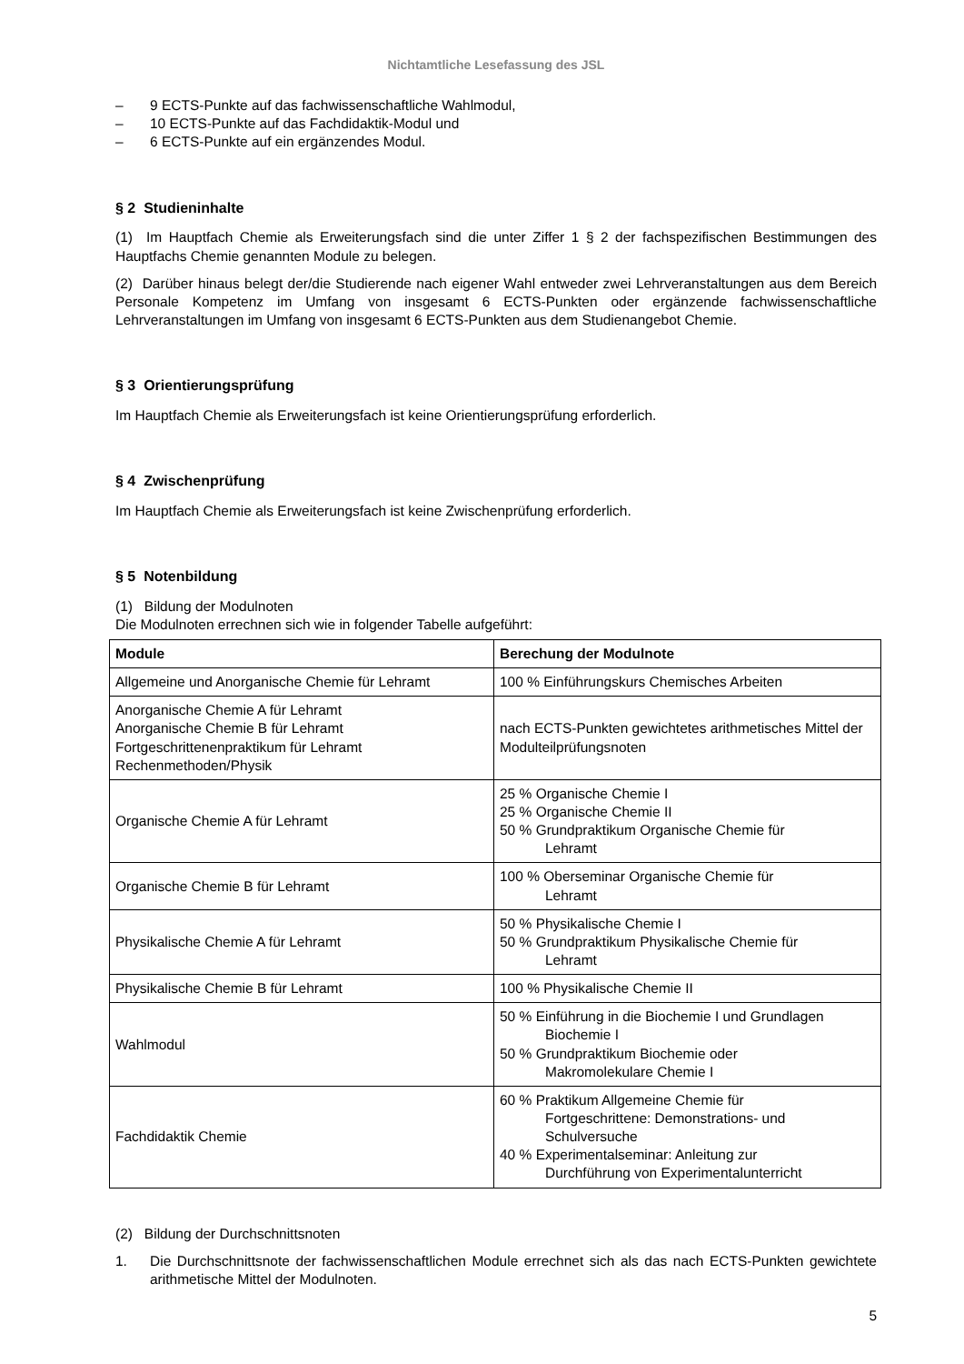Nichtamtliche Lesefassung des JSL
– 9 ECTS-Punkte auf das fachwissenschaftliche Wahlmodul,
– 10 ECTS-Punkte auf das Fachdidaktik-Modul und
– 6 ECTS-Punkte auf ein ergänzendes Modul.
§ 2 Studieninhalte
(1) Im Hauptfach Chemie als Erweiterungsfach sind die unter Ziffer 1 § 2 der fachspezifischen Bestimmungen des Hauptfachs Chemie genannten Module zu belegen.
(2) Darüber hinaus belegt der/die Studierende nach eigener Wahl entweder zwei Lehrveranstaltungen aus dem Bereich Personale Kompetenz im Umfang von insgesamt 6 ECTS-Punkten oder ergänzende fachwissenschaftliche Lehrveranstaltungen im Umfang von insgesamt 6 ECTS-Punkten aus dem Studienangebot Chemie.
§ 3 Orientierungsprüfung
Im Hauptfach Chemie als Erweiterungsfach ist keine Orientierungsprüfung erforderlich.
§ 4 Zwischenprüfung
Im Hauptfach Chemie als Erweiterungsfach ist keine Zwischenprüfung erforderlich.
§ 5 Notenbildung
(1) Bildung der Modulnoten
Die Modulnoten errechnen sich wie in folgender Tabelle aufgeführt:
| Module | Berechung der Modulnote |
| --- | --- |
| Allgemeine und Anorganische Chemie für Lehramt | 100 % Einführungskurs Chemisches Arbeiten |
| Anorganische Chemie A für Lehramt Anorganische Chemie B für Lehramt Fortgeschrittenenpraktikum für Lehramt Rechenmethoden/Physik | nach ECTS-Punkten gewichtetes arithmetisches Mittel der Modulteilprüfungsnoten |
| Organische Chemie A für Lehramt | 25 % Organische Chemie I 25 % Organische Chemie II 50 % Grundpraktikum Organische Chemie für Lehramt |
| Organische Chemie B für Lehramt | 100 % Oberseminar Organische Chemie für Lehramt |
| Physikalische Chemie A für Lehramt | 50 % Physikalische Chemie I 50 % Grundpraktikum Physikalische Chemie für Lehramt |
| Physikalische Chemie B für Lehramt | 100 % Physikalische Chemie II |
| Wahlmodul | 50 % Einführung in die Biochemie I und Grundlagen Biochemie I 50 % Grundpraktikum Biochemie oder Makromolekulare Chemie I |
| Fachdidaktik Chemie | 60 % Praktikum Allgemeine Chemie für Fortgeschrittene: Demonstrations- und Schulversuche 40 % Experimentalseminar: Anleitung zur Durchführung von Experimentalunterricht |
(2) Bildung der Durchschnittsnoten
1. Die Durchschnittsnote der fachwissenschaftlichen Module errechnet sich als das nach ECTS-Punkten gewichtete arithmetische Mittel der Modulnoten.
5